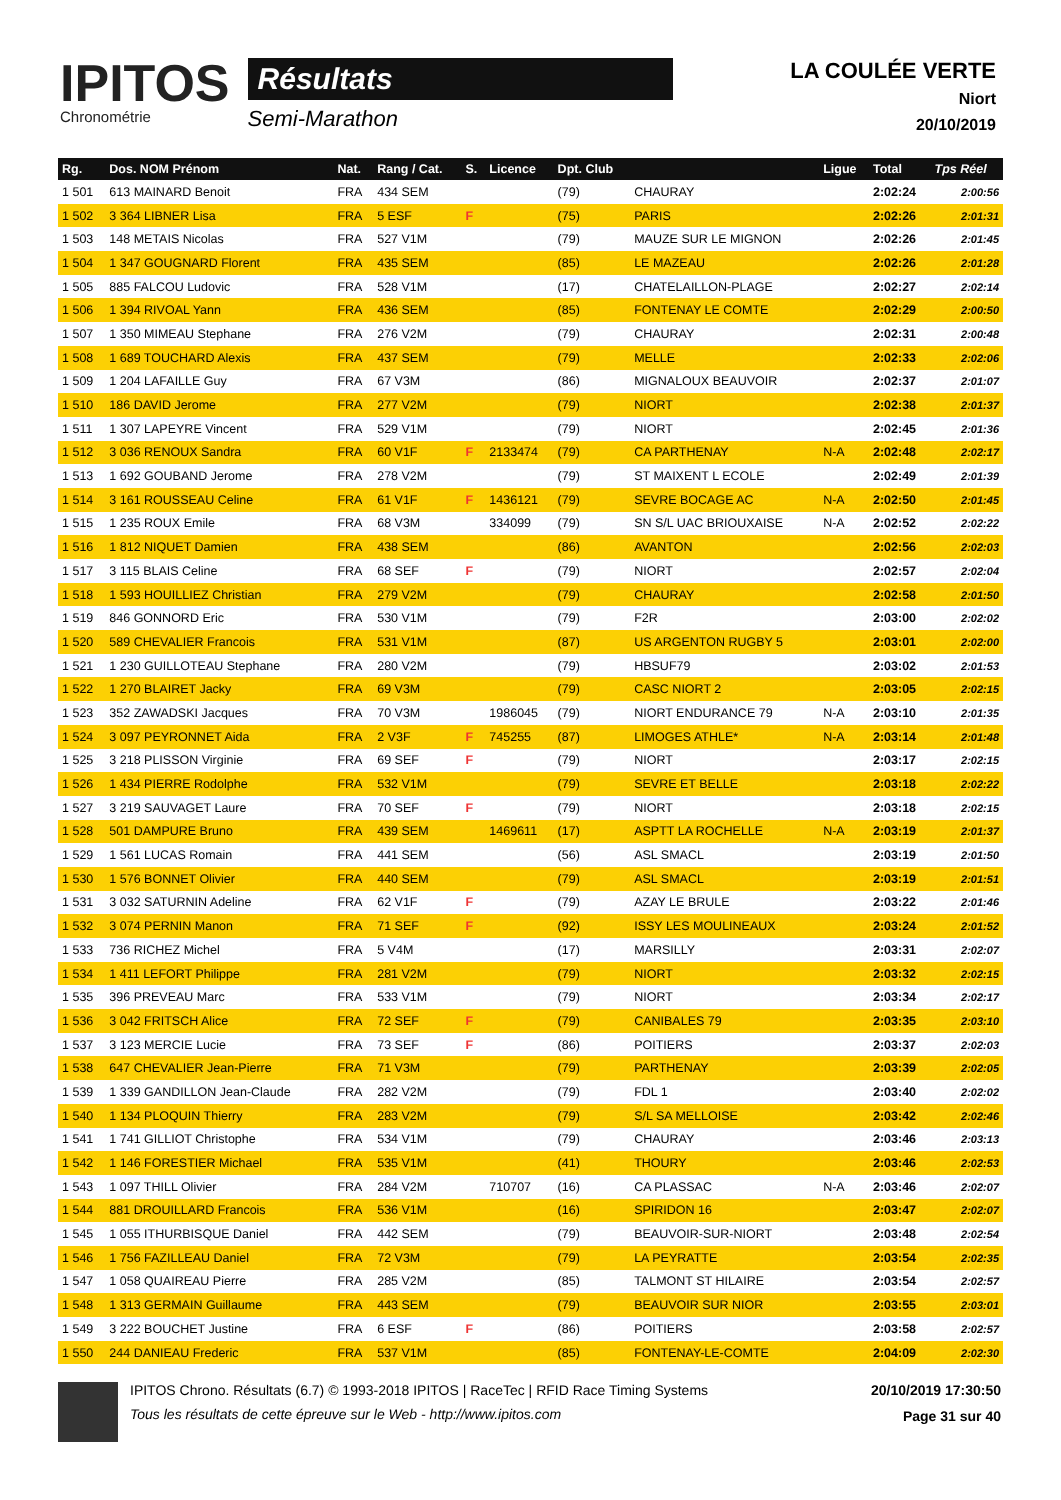IPITOS
Chronométrie
Résultats
Semi-Marathon
LA COULÉE VERTE
Niort
20/10/2019
| Rg. | Dos. NOM Prénom | Nat. | Rang / Cat. | S. | Licence | Dpt. Club | | Ligue | Total | Tps Réel |
| --- | --- | --- | --- | --- | --- | --- | --- | --- | --- | --- |
| 1 501 | 613 MAINARD Benoit | FRA | 434 SEM | | | (79) | CHAURAY | | 2:02:24 | 2:00:56 |
| 1 502 | 3 364 LIBNER Lisa | FRA | 5 ESF | F | | (75) | PARIS | | 2:02:26 | 2:01:31 |
| 1 503 | 148 METAIS Nicolas | FRA | 527 V1M | | | (79) | MAUZE SUR LE MIGNON | | 2:02:26 | 2:01:45 |
| 1 504 | 1 347 GOUGNARD Florent | FRA | 435 SEM | | | (85) | LE MAZEAU | | 2:02:26 | 2:01:28 |
| 1 505 | 885 FALCOU Ludovic | FRA | 528 V1M | | | (17) | CHATELAILLON-PLAGE | | 2:02:27 | 2:02:14 |
| 1 506 | 1 394 RIVOAL Yann | FRA | 436 SEM | | | (85) | FONTENAY LE COMTE | | 2:02:29 | 2:00:50 |
| 1 507 | 1 350 MIMEAU Stephane | FRA | 276 V2M | | | (79) | CHAURAY | | 2:02:31 | 2:00:48 |
| 1 508 | 1 689 TOUCHARD Alexis | FRA | 437 SEM | | | (79) | MELLE | | 2:02:33 | 2:02:06 |
| 1 509 | 1 204 LAFAILLE Guy | FRA | 67 V3M | | | (86) | MIGNALOUX BEAUVOIR | | 2:02:37 | 2:01:07 |
| 1 510 | 186 DAVID Jerome | FRA | 277 V2M | | | (79) | NIORT | | 2:02:38 | 2:01:37 |
| 1 511 | 1 307 LAPEYRE Vincent | FRA | 529 V1M | | | (79) | NIORT | | 2:02:45 | 2:01:36 |
| 1 512 | 3 036 RENOUX Sandra | FRA | 60 V1F | F | 2133474 | (79) | CA PARTHENAY | N-A | 2:02:48 | 2:02:17 |
| 1 513 | 1 692 GOUBAND Jerome | FRA | 278 V2M | | | (79) | ST MAIXENT L ECOLE | | 2:02:49 | 2:01:39 |
| 1 514 | 3 161 ROUSSEAU Celine | FRA | 61 V1F | F | 1436121 | (79) | SEVRE BOCAGE AC | N-A | 2:02:50 | 2:01:45 |
| 1 515 | 1 235 ROUX Emile | FRA | 68 V3M | | 334099 | (79) | SN S/L UAC BRIOUXAISE | N-A | 2:02:52 | 2:02:22 |
| 1 516 | 1 812 NIQUET Damien | FRA | 438 SEM | | | (86) | AVANTON | | 2:02:56 | 2:02:03 |
| 1 517 | 3 115 BLAIS Celine | FRA | 68 SEF | F | | (79) | NIORT | | 2:02:57 | 2:02:04 |
| 1 518 | 1 593 HOUILLIEZ Christian | FRA | 279 V2M | | | (79) | CHAURAY | | 2:02:58 | 2:01:50 |
| 1 519 | 846 GONNORD Eric | FRA | 530 V1M | | | (79) | F2R | | 2:03:00 | 2:02:02 |
| 1 520 | 589 CHEVALIER Francois | FRA | 531 V1M | | | (87) | US ARGENTON RUGBY 5 | | 2:03:01 | 2:02:00 |
| 1 521 | 1 230 GUILLOTEAU Stephane | FRA | 280 V2M | | | (79) | HBSUF79 | | 2:03:02 | 2:01:53 |
| 1 522 | 1 270 BLAIRET Jacky | FRA | 69 V3M | | | (79) | CASC NIORT 2 | | 2:03:05 | 2:02:15 |
| 1 523 | 352 ZAWADSKI Jacques | FRA | 70 V3M | | 1986045 | (79) | NIORT ENDURANCE 79 | N-A | 2:03:10 | 2:01:35 |
| 1 524 | 3 097 PEYRONNET Aida | FRA | 2 V3F | F | 745255 | (87) | LIMOGES ATHLE* | N-A | 2:03:14 | 2:01:48 |
| 1 525 | 3 218 PLISSON Virginie | FRA | 69 SEF | F | | (79) | NIORT | | 2:03:17 | 2:02:15 |
| 1 526 | 1 434 PIERRE Rodolphe | FRA | 532 V1M | | | (79) | SEVRE ET BELLE | | 2:03:18 | 2:02:22 |
| 1 527 | 3 219 SAUVAGET Laure | FRA | 70 SEF | F | | (79) | NIORT | | 2:03:18 | 2:02:15 |
| 1 528 | 501 DAMPURE Bruno | FRA | 439 SEM | | 1469611 | (17) | ASPTT LA ROCHELLE | N-A | 2:03:19 | 2:01:37 |
| 1 529 | 1 561 LUCAS Romain | FRA | 441 SEM | | | (56) | ASL SMACL | | 2:03:19 | 2:01:50 |
| 1 530 | 1 576 BONNET Olivier | FRA | 440 SEM | | | (79) | ASL SMACL | | 2:03:19 | 2:01:51 |
| 1 531 | 3 032 SATURNIN Adeline | FRA | 62 V1F | F | | (79) | AZAY LE BRULE | | 2:03:22 | 2:01:46 |
| 1 532 | 3 074 PERNIN Manon | FRA | 71 SEF | F | | (92) | ISSY LES MOULINEAUX | | 2:03:24 | 2:01:52 |
| 1 533 | 736 RICHEZ Michel | FRA | 5 V4M | | | (17) | MARSILLY | | 2:03:31 | 2:02:07 |
| 1 534 | 1 411 LEFORT Philippe | FRA | 281 V2M | | | (79) | NIORT | | 2:03:32 | 2:02:15 |
| 1 535 | 396 PREVEAU Marc | FRA | 533 V1M | | | (79) | NIORT | | 2:03:34 | 2:02:17 |
| 1 536 | 3 042 FRITSCH Alice | FRA | 72 SEF | F | | (79) | CANIBALES 79 | | 2:03:35 | 2:03:10 |
| 1 537 | 3 123 MERCIE Lucie | FRA | 73 SEF | F | | (86) | POITIERS | | 2:03:37 | 2:02:03 |
| 1 538 | 647 CHEVALIER Jean-Pierre | FRA | 71 V3M | | | (79) | PARTHENAY | | 2:03:39 | 2:02:05 |
| 1 539 | 1 339 GANDILLON Jean-Claude | FRA | 282 V2M | | | (79) | FDL 1 | | 2:03:40 | 2:02:02 |
| 1 540 | 1 134 PLOQUIN Thierry | FRA | 283 V2M | | | (79) | S/L SA MELLOISE | | 2:03:42 | 2:02:46 |
| 1 541 | 1 741 GILLIOT Christophe | FRA | 534 V1M | | | (79) | CHAURAY | | 2:03:46 | 2:03:13 |
| 1 542 | 1 146 FORESTIER Michael | FRA | 535 V1M | | | (41) | THOURY | | 2:03:46 | 2:02:53 |
| 1 543 | 1 097 THILL Olivier | FRA | 284 V2M | | 710707 | (16) | CA PLASSAC | N-A | 2:03:46 | 2:02:07 |
| 1 544 | 881 DROUILLARD Francois | FRA | 536 V1M | | | (16) | SPIRIDON 16 | | 2:03:47 | 2:02:07 |
| 1 545 | 1 055 ITHURBISQUE Daniel | FRA | 442 SEM | | | (79) | BEAUVOIR-SUR-NIORT | | 2:03:48 | 2:02:54 |
| 1 546 | 1 756 FAZILLEAU Daniel | FRA | 72 V3M | | | (79) | LA PEYRATTE | | 2:03:54 | 2:02:35 |
| 1 547 | 1 058 QUAIREAU Pierre | FRA | 285 V2M | | | (85) | TALMONT ST HILAIRE | | 2:03:54 | 2:02:57 |
| 1 548 | 1 313 GERMAIN Guillaume | FRA | 443 SEM | | | (79) | BEAUVOIR SUR NIOR | | 2:03:55 | 2:03:01 |
| 1 549 | 3 222 BOUCHET Justine | FRA | 6 ESF | F | | (86) | POITIERS | | 2:03:58 | 2:02:57 |
| 1 550 | 244 DANIEAU Frederic | FRA | 537 V1M | | | (85) | FONTENAY-LE-COMTE | | 2:04:09 | 2:02:30 |
IPITOS Chrono. Résultats (6.7) © 1993-2018 IPITOS | RaceTec | RFID Race Timing Systems
Tous les résultats de cette épreuve sur le Web - http://www.ipitos.com
20/10/2019 17:30:50
Page 31 sur 40